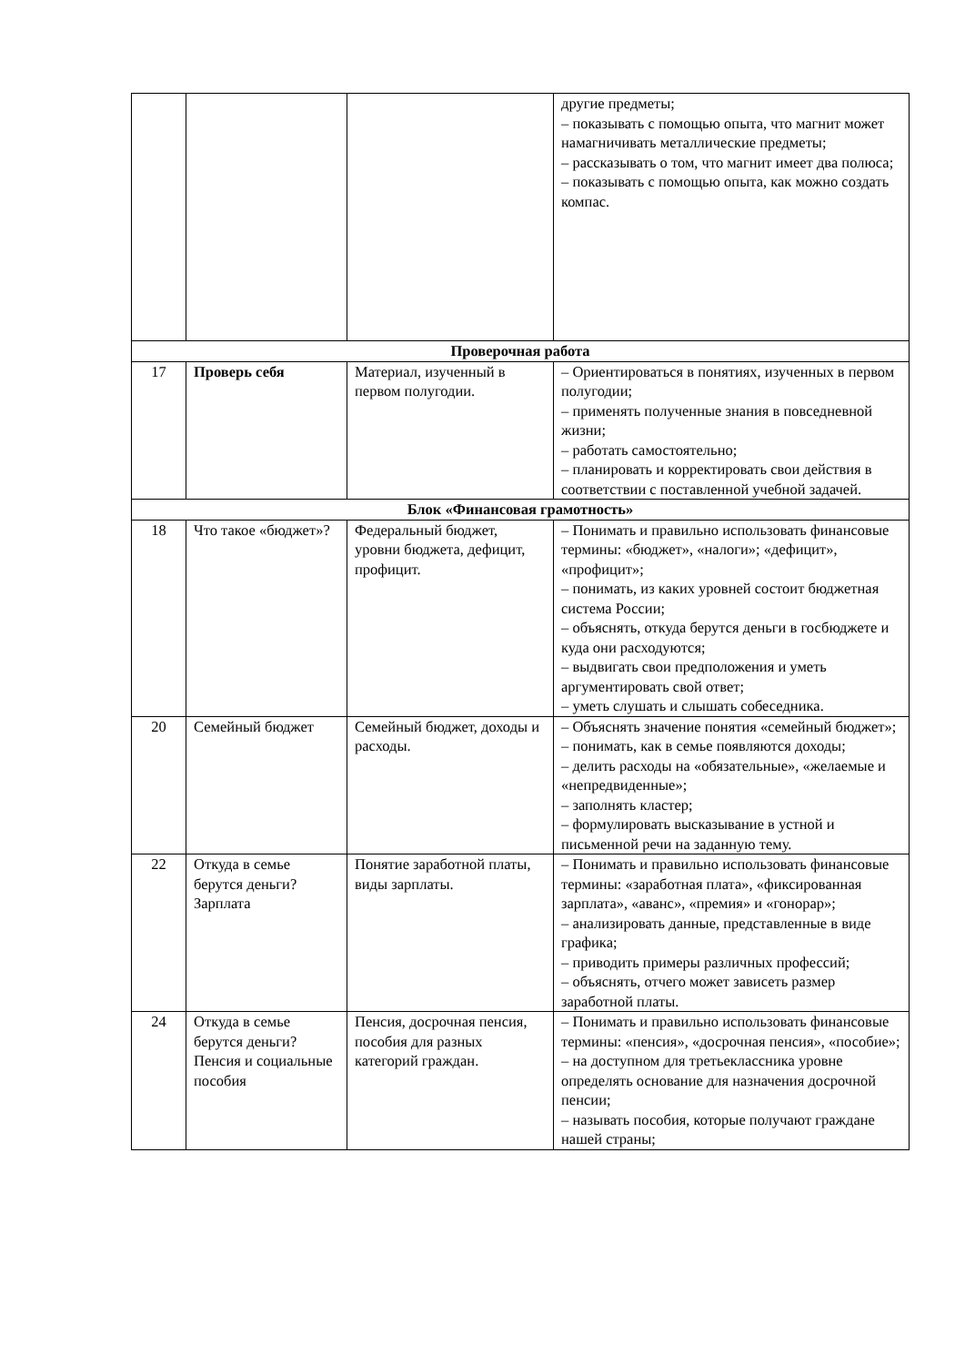| | | | другие предметы; – показывать с помощью опыта, что магнит может намагничивать металлические предметы; – рассказывать о том, что магнит имеет два полюса; – показывать с помощью опыта, как можно создать компас. |
| Проверочная работа | | | |
| 17 | Проверь себя | Материал, изученный в первом полугодии. | – Ориентироваться в понятиях, изученных в первом полугодии; – применять полученные знания в повседневной жизни; – работать самостоятельно; – планировать и корректировать свои действия в соответствии с поставленной учебной задачей. |
| Блок «Финансовая грамотность» | | | |
| 18 | Что такое «бюджет»? | Федеральный бюджет, уровни бюджета, дефицит, профицит. | – Понимать и правильно использовать финансовые термины: «бюджет», «налоги»; «дефицит», «профицит»; – понимать, из каких уровней состоит бюджетная система России; – объяснять, откуда берутся деньги в госбюджете и куда они расходуются; – выдвигать свои предположения и уметь аргументировать свой ответ; – уметь слушать и слышать собеседника. |
| 20 | Семейный бюджет | Семейный бюджет, доходы и расходы. | – Объяснять значение понятия «семейный бюджет»; – понимать, как в семье появляются доходы; – делить расходы на «обязательные», «желаемые и «непредвиденные»; – заполнять кластер; – формулировать высказывание в устной и письменной речи на заданную тему. |
| 22 | Откуда в семье берутся деньги? Зарплата | Понятие заработной платы, виды зарплаты. | – Понимать и правильно использовать финансовые термины: «заработная плата», «фиксированная зарплата», «аванс», «премия» и «гонорар»; – анализировать данные, представленные в виде графика; – приводить примеры различных профессий; – объяснять, отчего может зависеть размер заработной платы. |
| 24 | Откуда в семье берутся деньги? Пенсия и социальные пособия | Пенсия, досрочная пенсия, пособия для разных категорий граждан. | – Понимать и правильно использовать финансовые термины: «пенсия», «досрочная пенсия», «пособие»; – на доступном для третьеклассника уровне определять основание для назначения досрочной пенсии; – называть пособия, которые получают граждане нашей страны; |